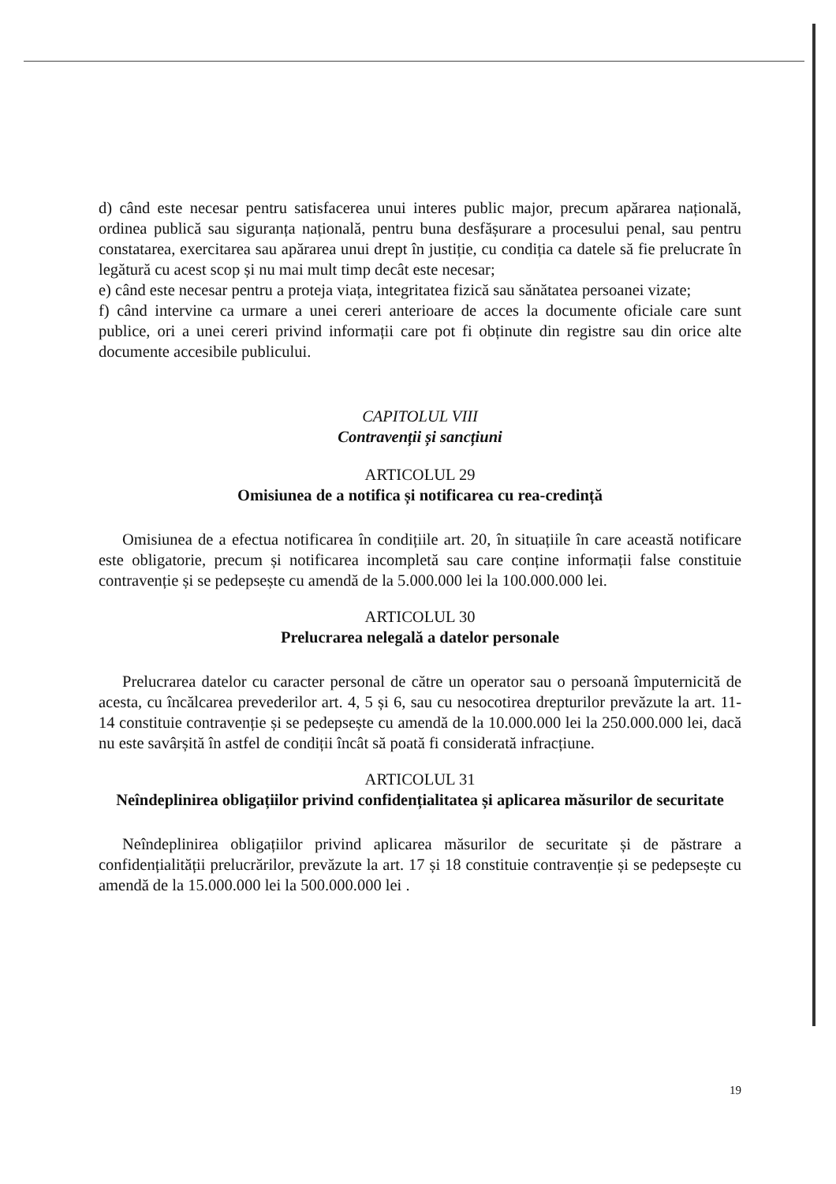d) când este necesar pentru satisfacerea unui interes public major, precum apărarea națională, ordinea publică sau siguranța națională, pentru buna desfășurare a procesului penal, sau pentru constatarea, exercitarea sau apărarea unui drept în justiție, cu condiția ca datele să fie prelucrate în legătură cu acest scop și nu mai mult timp decât este necesar;
e) când este necesar pentru a proteja viața, integritatea fizică sau sănătatea persoanei vizate;
f) când intervine ca urmare a unei cereri anterioare de acces la documente oficiale care sunt publice, ori a unei cereri privind informații care pot fi obținute din registre sau din orice alte documente accesibile publicului.
CAPITOLUL VIII
Contravenții și sancțiuni
ARTICOLUL 29
Omisiunea de a notifica și notificarea cu rea-credință
Omisiunea de a efectua notificarea în condițiile art. 20, în situațiile în care această notificare este obligatorie, precum și notificarea incompletă sau care conține informații false constituie contravenție și se pedepsește cu amendă de la 5.000.000 lei la 100.000.000 lei.
ARTICOLUL 30
Prelucrarea nelegală a datelor personale
Prelucrarea datelor cu caracter personal de către un operator sau o persoană împuternicită de acesta, cu încălcarea prevederilor art. 4, 5 și 6, sau cu nesocotirea drepturilor prevăzute la art. 11-14 constituie contravenție și se pedepsește cu amendă de la 10.000.000 lei la 250.000.000 lei, dacă nu este savârșită în astfel de condiții încât să poată fi considerată infracțiune.
ARTICOLUL 31
Neîndeplinirea obligațiilor privind confidențialitatea și aplicarea măsurilor de securitate
Neîndeplinirea obligațiilor privind aplicarea măsurilor de securitate și de păstrare a confidențialității prelucrărilor, prevăzute la art. 17 și 18 constituie contravenție și se pedepsește cu amendă de la 15.000.000 lei la 500.000.000 lei .
19